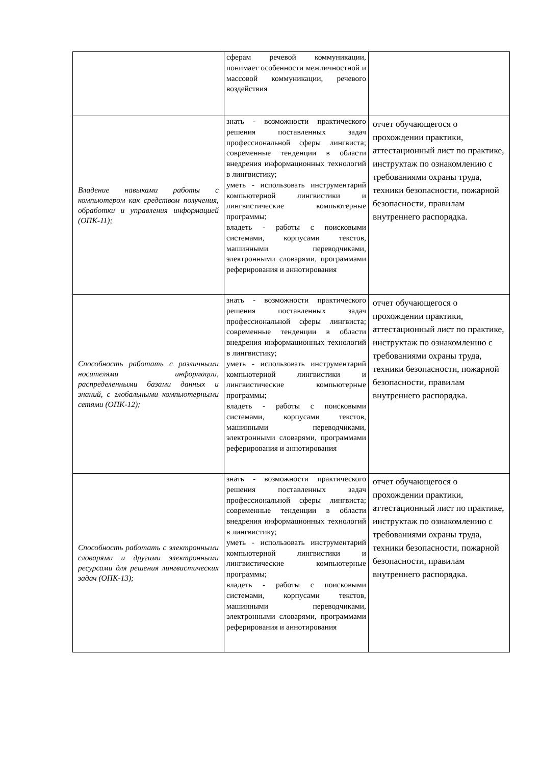| | сферам речевой коммуникации, понимает особенности межличностной и массовой коммуникации, речевого воздействия | |
| Владение навыками работы с компьютером как средством получения, обработки и управления информацией (ОПК-11); | знать - возможности практического решения поставленных задач профессиональной сферы лингвиста; современные тенденции в области внедрения информационных технологий в лингвистику; уметь - использовать инструментарий компьютерной лингвистики и лингвистические компьютерные программы; владеть - работы с поисковыми системами, корпусами текстов, машинными переводчиками, электронными словарями, программами реферирования и аннотирования | отчет обучающегося о прохождении практики, аттестационный лист по практике, инструктаж по ознакомлению с требованиями охраны труда, техники безопасности, пожарной безопасности, правилам внутреннего распорядка. |
| Способность работать с различными носителями информации, распределенными базами данных и знаний, с глобальными компьютерными сетями (ОПК-12); | знать - возможности практического решения поставленных задач профессиональной сферы лингвиста; современные тенденции в области внедрения информационных технологий в лингвистику; уметь - использовать инструментарий компьютерной лингвистики и лингвистические компьютерные программы; владеть - работы с поисковыми системами, корпусами текстов, машинными переводчиками, электронными словарями, программами реферирования и аннотирования | отчет обучающегося о прохождении практики, аттестационный лист по практике, инструктаж по ознакомлению с требованиями охраны труда, техники безопасности, пожарной безопасности, правилам внутреннего распорядка. |
| Способность работать с электронными словарями и другими электронными ресурсами для решения лингвистических задач (ОПК-13); | знать - возможности практического решения поставленных задач профессиональной сферы лингвиста; современные тенденции в области внедрения информационных технологий в лингвистику; уметь - использовать инструментарий компьютерной лингвистики и лингвистические компьютерные программы; владеть - работы с поисковыми системами, корпусами текстов, машинными переводчиками, электронными словарями, программами реферирования и аннотирования | отчет обучающегося о прохождении практики, аттестационный лист по практике, инструктаж по ознакомлению с требованиями охраны труда, техники безопасности, пожарной безопасности, правилам внутреннего распорядка. |